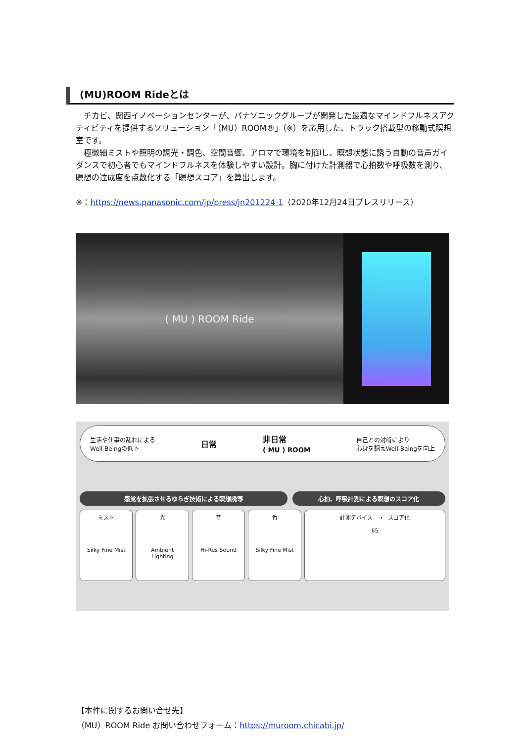(MU)ROOM Rideとは
　チカビ、関西イノベーションセンターが、パナソニックグループが開発した最適なマインドフルネスアクティビティを提供するソリューション「（MU）ROOM®」（※）を応用した、トラック搭載型の移動式瞑想室です。
　極微細ミストや照明の調光・調色、空間音響、アロマで環境を制御し、瞑想状態に誘う自動の音声ガイダンスで初心者でもマインドフルネスを体験しやすい設計。胸に付けた計測器で心拍数や呼吸数を測り、瞑想の達成度を点数化する「瞑想スコア」を算出します。
※：https://news.panasonic.com/jp/press/jn201224-1（2020年12月24日プレスリリース）
( MU ) ROOM Ride
生活や仕事の乱れによる
Well-Beingの低下 日常 非日常
( MU ) ROOM 自己との対峙により
心身を調えWell-Beingを向上
感覚を拡張させるゆらぎ技術による瞑想誘導
心拍、呼吸計測による瞑想のスコア化
ミスト
Silky Fine Mist
光
Ambient Lighting
音
Hi-Res Sound
香
Silky Fine Mist
計測デバイス　→　スコア化
65
【本件に関するお問い合せ先】
（MU）ROOM Ride お問い合わせフォーム：https://muroom.chicabi.jp/